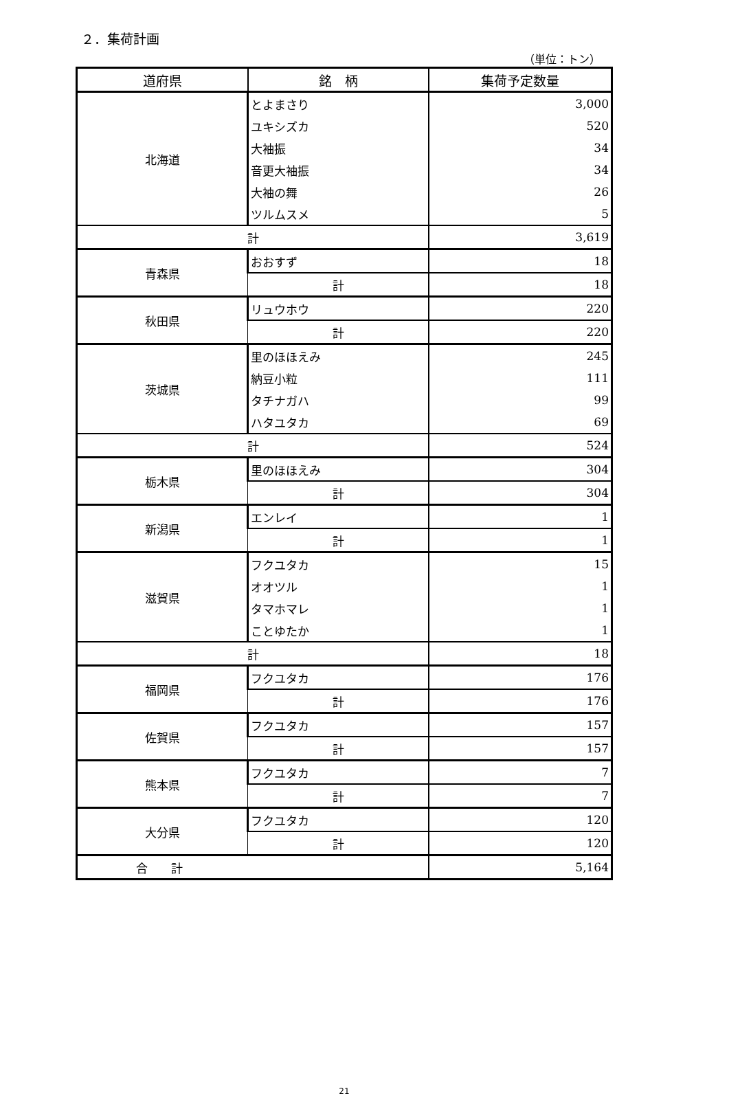２．集荷計画
（単位：トン）
| 道府県 | 銘 柄 | 集荷予定数量 |
| --- | --- | --- |
| 北海道 | とよまさり | 3,000 |
| | ユキシズカ | 520 |
| | 大袖振 | 34 |
| | 音更大袖振 | 34 |
| | 大袖の舞 | 26 |
| | ツルムスメ | 5 |
| 計 | | 3,619 |
| 青森県 | おおすず | 18 |
| | 計 | 18 |
| 秋田県 | リュウホウ | 220 |
| | 計 | 220 |
| 茨城県 | 里のほほえみ | 245 |
| | 納豆小粒 | 111 |
| | タチナガハ | 99 |
| | ハタユタカ | 69 |
| 計 | | 524 |
| 栃木県 | 里のほほえみ | 304 |
| | 計 | 304 |
| 新潟県 | エンレイ | 1 |
| | 計 | 1 |
| 滋賀県 | フクユタカ | 15 |
| | オオツル | 1 |
| | タマホマレ | 1 |
| | ことゆたか | 1 |
| 計 | | 18 |
| 福岡県 | フクユタカ | 176 |
| | 計 | 176 |
| 佐賀県 | フクユタカ | 157 |
| | 計 | 157 |
| 熊本県 | フクユタカ | 7 |
| | 計 | 7 |
| 大分県 | フクユタカ | 120 |
| | 計 | 120 |
| 合 計 | | 5,164 |
21